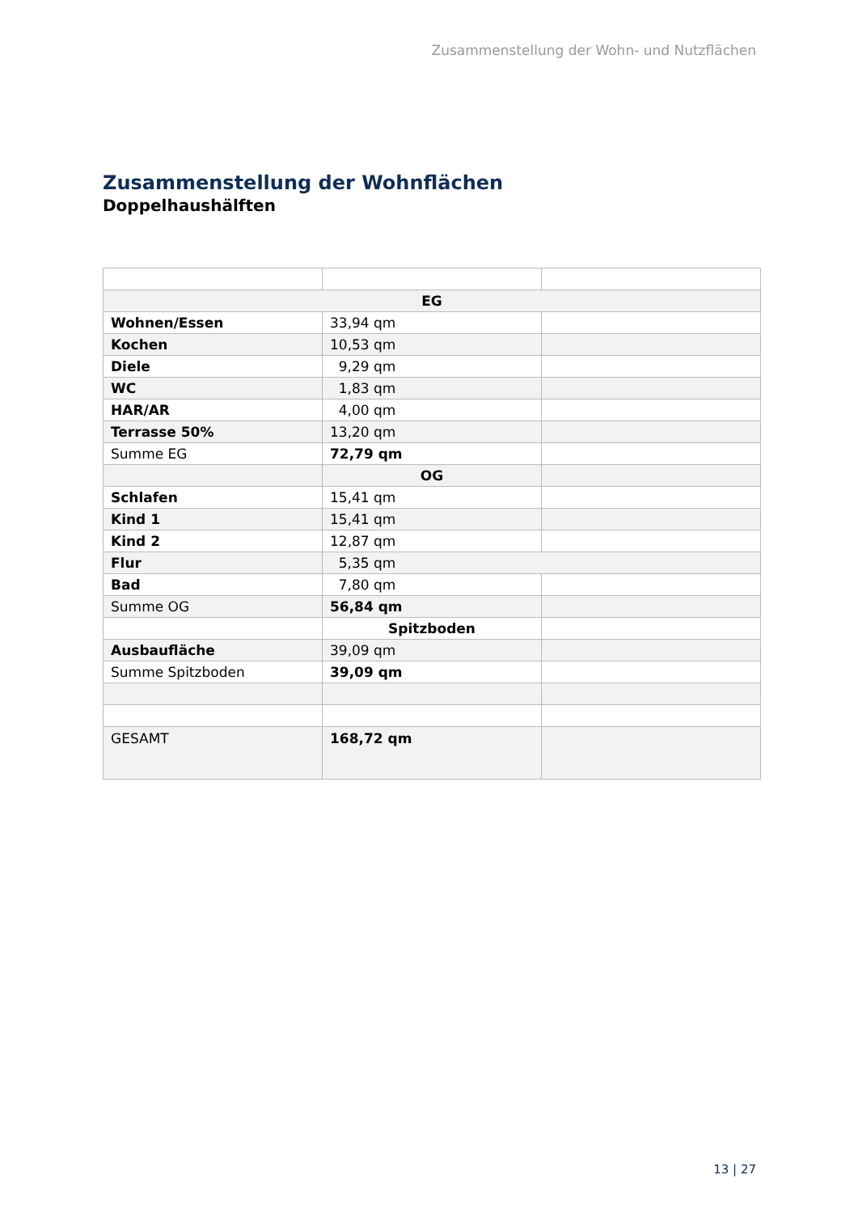Zusammenstellung der Wohn- und Nutzflächen
Zusammenstellung der Wohnflächen
Doppelhaushälften
| EG | | |
| Wohnen/Essen | 33,94 qm | |
| Kochen | 10,53 qm | |
| Diele | 9,29 qm | |
| WC | 1,83 qm | |
| HAR/AR | 4,00 qm | |
| Terrasse 50% | 13,20 qm | |
| Summe EG | 72,79 qm | |
| | OG | |
| Schlafen | 15,41 qm | |
| Kind 1 | 15,41 qm | |
| Kind 2 | 12,87 qm | |
| Flur | 5,35 qm | |
| Bad | 7,80 qm | |
| Summe OG | 56,84 qm | |
| | Spitzboden | |
| Ausbaufläche | 39,09 qm | |
| Summe Spitzboden | 39,09 qm | |
| GESAMT | 168,72 qm | |
13 | 27